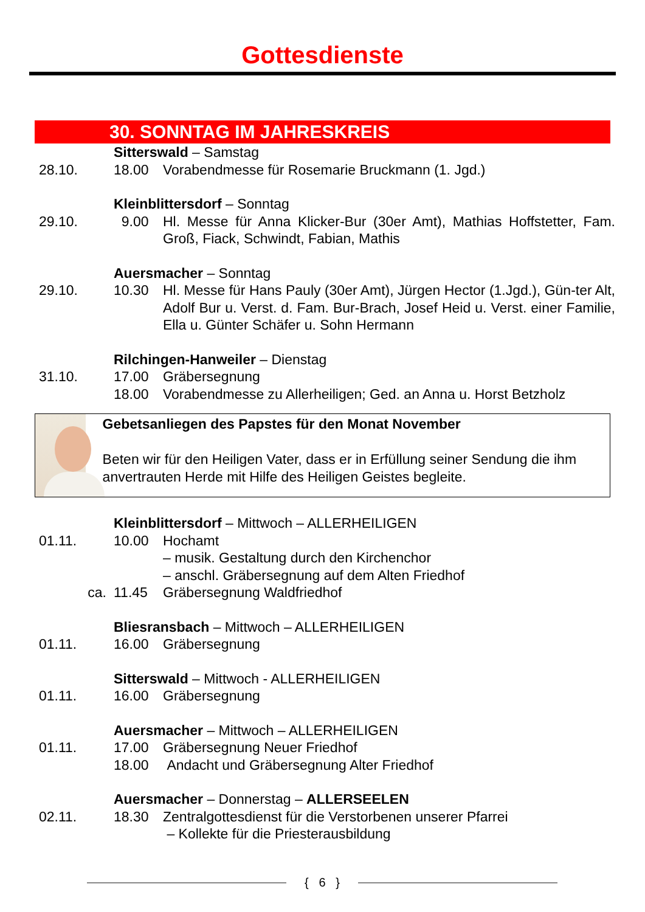Gottesdienste
30. SONNTAG IM JAHRESKREIS
| | Sitterswald – Samstag | |
| 28.10. | 18.00 | Vorabendmesse für Rosemarie Bruckmann (1. Jgd.) |
| | Kleinblittersdorf – Sonntag | |
| 29.10. | 9.00 | Hl. Messe für Anna Klicker-Bur (30er Amt), Mathias Hoffstetter, Fam. Groß, Fiack, Schwindt, Fabian, Mathis |
| | Auersmacher – Sonntag | |
| 29.10. | 10.30 | Hl. Messe für Hans Pauly (30er Amt), Jürgen Hector (1.Jgd.), Gün-ter Alt, Adolf Bur u. Verst. d. Fam. Bur-Brach, Josef Heid u. Verst. einer Familie, Ella u. Günter Schäfer u. Sohn Hermann |
| | Rilchingen-Hanweiler – Dienstag | |
| 31.10. | 17.00 | Gräbersegnung |
| | 18.00 | Vorabendmesse zu Allerheiligen; Ged. an Anna u. Horst Betzholz |
Gebetsanliegen des Papstes für den Monat November
Beten wir für den Heiligen Vater, dass er in Erfüllung seiner Sendung die ihm anvertrauten Herde mit Hilfe des Heiligen Geistes begleite.
| | Kleinblittersdorf – Mittwoch – ALLERHEILIGEN | |
| 01.11. | 10.00 | Hochamt – musik. Gestaltung durch den Kirchenchor – anschl. Gräbersegnung auf dem Alten Friedhof |
| ca. | 11.45 | Gräbersegnung Waldfriedhof |
| | Bliesransbach – Mittwoch – ALLERHEILIGEN | |
| 01.11. | 16.00 | Gräbersegnung |
| | Sitterswald – Mittwoch - ALLERHEILIGEN | |
| 01.11. | 16.00 | Gräbersegnung |
| | Auersmacher – Mittwoch – ALLERHEILIGEN | |
| 01.11. | 17.00 | Gräbersegnung Neuer Friedhof |
| | 18.00 | Andacht und Gräbersegnung Alter Friedhof |
| | Auersmacher – Donnerstag – ALLERSEELEN | |
| 02.11. | 18.30 | Zentralgottesdienst für die Verstorbenen unserer Pfarrei – Kollekte für die Priesterausbildung |
{ 6 }